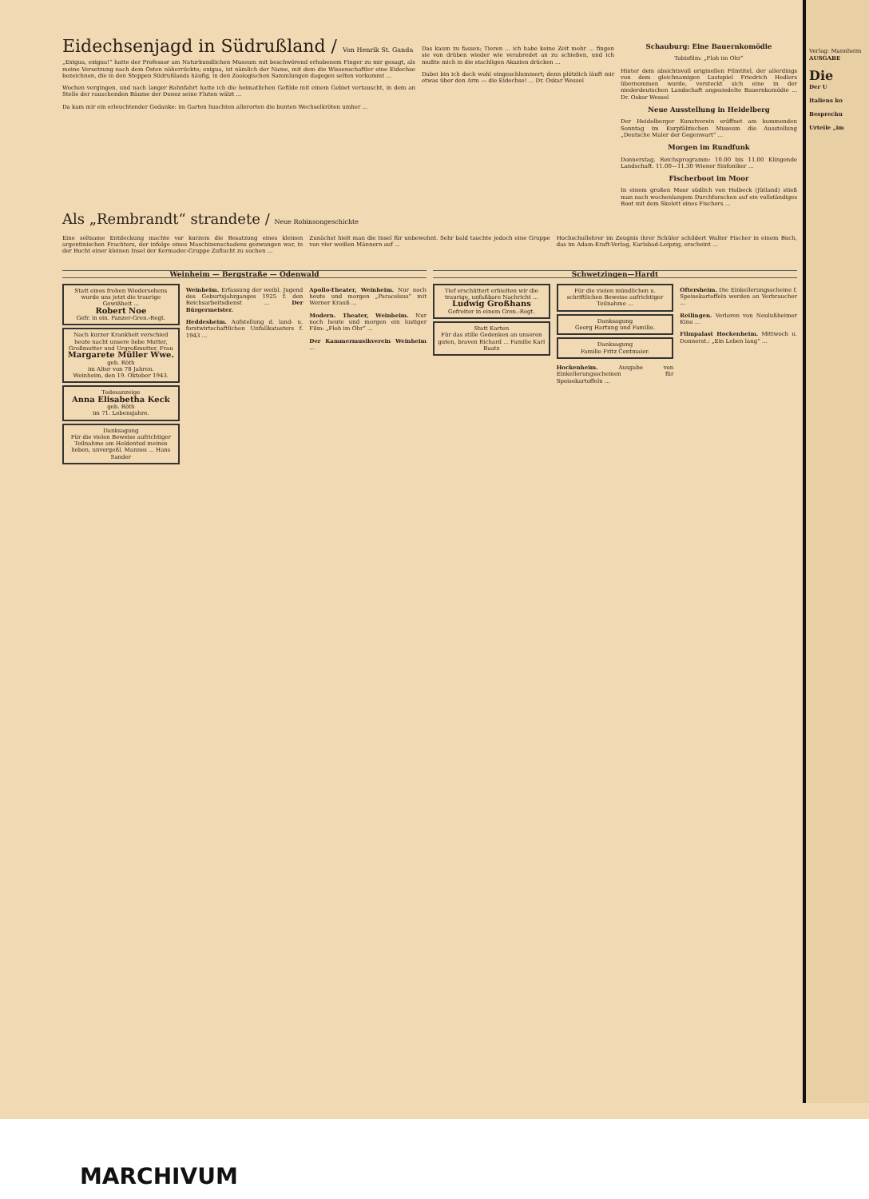Eidechsenjagd in Südrußland / Von Henrik St. Ganda
„Exigua, exigua!“ hatte der Professor am Naturkundlichen Museum mit beschwörend erhobenem Finger zu mir gesagt, als meine Versetzung nach dem Osten näherrückte; exigua, ist nämlich der Name, mit dem die Wissenschaftler eine Eidechse bezeichnen, die in den Steppen Südrußlands häufig, in den Zoologischen Sammlungen dagegen selten vorkommt ...
Wochen vergingen, und nach langer Bahnfahrt hatte ich die heimatlichen Gefilde mit einem Gebiet vertauscht, in dem an Stelle der rauschenden Bäume der Donez seine Fluten wälzt ...
Da kam mir ein erleuchtender Gedanke: im Garten huschten allerorten die bunten Wechselkröten umher ...
Das kaum zu fassen; Tieren ... ich habe keine Zeit mehr ... fingen sie von drüben wieder wie verabredet an zu schießen, und ich mußte mich in die stachligen Akazien drücken ...
Dabei bin ich doch wohl eingeschlummert; denn plötzlich läuft mir etwas über den Arm — die Eidechse! ... Dr. Oskar Wessel
Schauburg: Eine Bauernkomödie
Tobisfilm: „Floh im Ohr“
Hinter dem absichtsvoll originellen Filmtitel, der allerdings von dem gleichnamigen Lustspiel Friedrich Hedlers übernommen wurde, versteckt sich eine in der niederdeutschen Landschaft angesiedelte Bauernkomödie ... Dr. Oskar Wessel
Neue Ausstellung in Heidelberg
Der Heidelberger Kunstverein eröffnet am kommenden Sonntag im Kurpfälzischen Museum die Ausstellung „Deutsche Maler der Gegenwart“ ...
Morgen im Rundfunk
Donnerstag. Reichsprogramm: 10.00 bis 11.00 Klingende Landschaft. 11.00—11.30 Wiener Sinfoniker ...
Fischerboot im Moor
In einem großen Moor südlich von Holbeck (Jütland) stieß man nach wochenlangem Durchforschen auf ein vollständiges Boot mit dem Skelett eines Fischers ...
Als „Rembrandt“ strandete / Neue Robinsongeschichte
Eine seltsame Entdeckung machte vor kurzem die Besatzung eines kleinen argentinischen Frachters, der infolge eines Maschinenschadens gezwungen war, in der Bucht einer kleinen Insel der Kermadec-Gruppe Zuflucht zu suchen ...
Zunächst hielt man die Insel für unbewohnt. Sehr bald tauchte jedoch eine Gruppe von vier weißen Männern auf ...
Hochschullehrer im Zeugnis ihrer Schüler schildert Walter Fischer in einem Buch, das im Adam-Kraft-Verlag, Karlsbad-Leipzig, erscheint ...
Weinheim — Bergstraße — Odenwald
Statt eines frohen Wiedersehens wurde uns jetzt die traurige Gewißheit ...
Robert Noe
Gefr. in ein. Panzer-Gren.-Regt.
Nach kurzer Krankheit verschied heute nacht unsere liebe Mutter, Großmutter und Urgroßmutter, Frau
Margarete Müller Wwe.
geb. Röth
im Alter von 78 Jahren.
Weinheim, den 19. Oktober 1943.
Todesanzeige
Anna Elisabetha Keck
geb. Röth
im 71. Lebensjahre.
Danksagung
Für die vielen Beweise aufrichtiger Teilnahme am Heldentod meines lieben, unvergeßl. Mannes ... Hans Sander
Weinheim. Erfassung der weibl. Jugend des Geburtsjahrganges 1925 f. den Reichsarbeitsdienst ... Der Bürgermeister.
Heddesheim. Aufstellung d. land- u. forstwirtschaftlichen Unfallkatasters f. 1943 ...
Apollo-Theater, Weinheim. Nur noch heute und morgen „Paracelsus“ mit Werner Krauß ...
Modern. Theater, Weinheim. Nur noch heute und morgen ein lustiger Film: „Floh im Ohr“ ...
Der Kammermusikverein Weinheim ...
Schwetzingen—Hardt
Tief erschüttert erhielten wir die traurige, unfaßbare Nachricht ...
Ludwig Großhans
Gefreiter in einem Gren.-Regt.
Statt Karten
Für das stille Gedenken an unseren guten, braven Richard ... Familie Karl Baatz
Für die vielen mündlichen u. schriftlichen Beweise aufrichtiger Teilnahme ...
Danksagung
Georg Hartung und Familie.
Danksagung
Familie Fritz Centmaier.
Hockenheim. Ausgabe von Einkellerungsscheinen für Speisekartoffeln ...
Oftersheim. Die Einkellerungsscheine f. Speisekartoffeln werden an Verbraucher ...
Reilingen. Verloren von Neulußheimer Kino ...
Filmpalast Hockenheim. Mittwoch u. Donnerst.: „Ein Leben lang“ ...
Verlag: Mannheim
AUSGABE
Die
Der U
Italiens ko
Besprechu
Urteile „im
MARCHIVUM